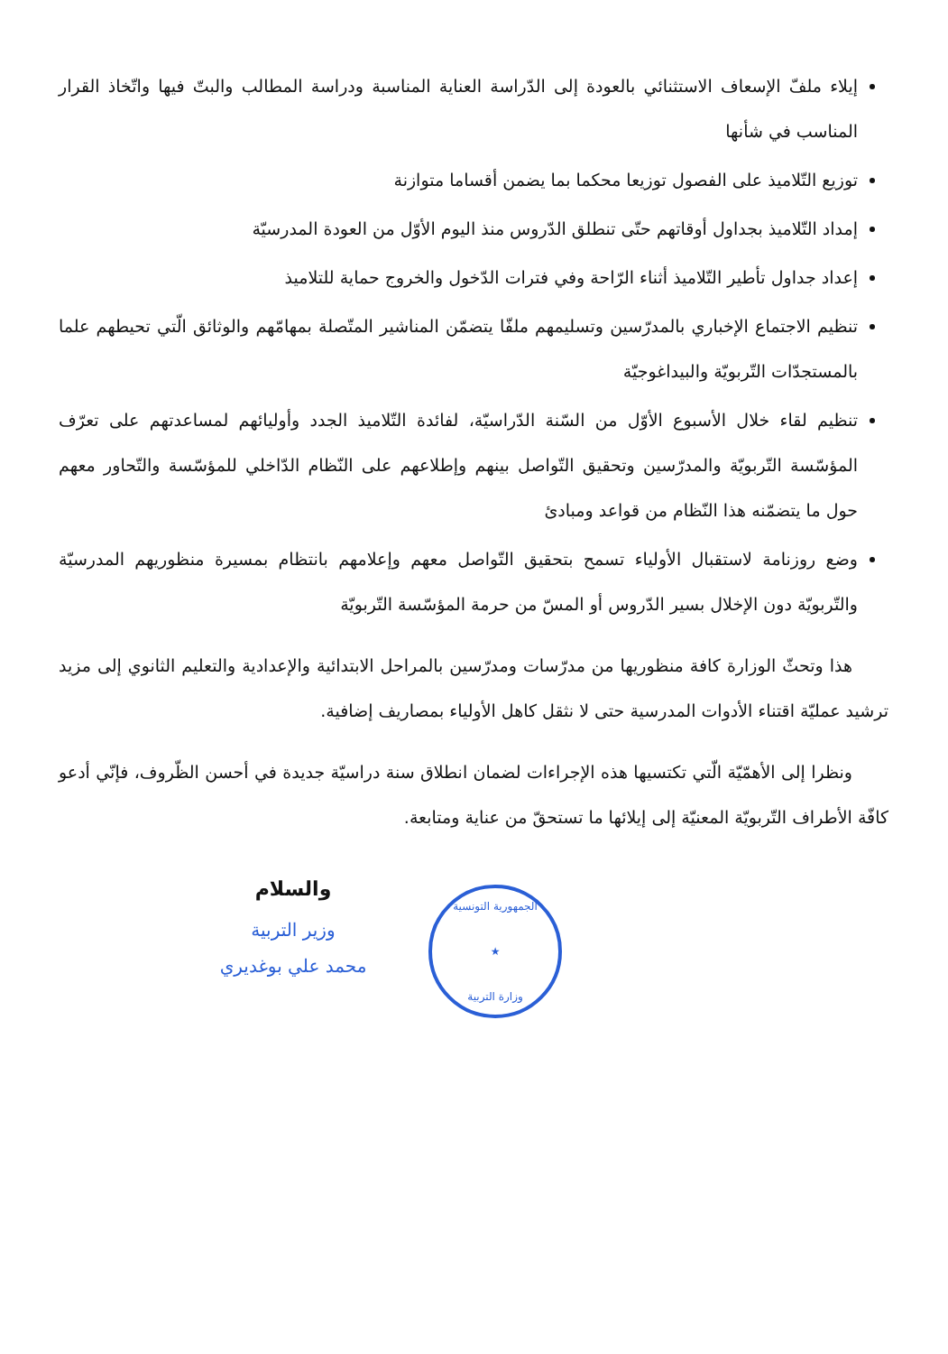إيلاء ملفّ الإسعاف الاستثنائي بالعودة إلى الدّراسة العناية المناسبة ودراسة المطالب والبتّ فيها واتّخاذ القرار المناسب في شأنها
توزيع التّلاميذ على الفصول توزيعا محكما بما يضمن أقساما متوازنة
إمداد التّلاميذ بجداول أوقاتهم حتّى تنطلق الدّروس منذ اليوم الأوّل من العودة المدرسيّة
إعداد جداول تأطير التّلاميذ أثناء الرّاحة وفي فترات الدّخول والخروج حماية للتلاميذ
تنظيم الاجتماع الإخباري بالمدرّسين وتسليمهم ملفّا يتضمّن المناشير المتّصلة بمهامّهم والوثائق الّتي تحيطهم علما بالمستجدّات التّربويّة والبيداغوجيّة
تنظيم لقاء خلال الأسبوع الأوّل من السّنة الدّراسيّة، لفائدة التّلاميذ الجدد وأوليائهم لمساعدتهم على تعرّف المؤسّسة التّربويّة والمدرّسين وتحقيق التّواصل بينهم وإطلاعهم على النّظام الدّاخلي للمؤسّسة والتّحاور معهم حول ما يتضمّنه هذا النّظام من قواعد ومبادئ
وضع روزنامة لاستقبال الأولياء تسمح بتحقيق التّواصل معهم وإعلامهم بانتظام بمسيرة منظوريهم المدرسيّة والتّربويّة دون الإخلال بسير الدّروس أو المسّ من حرمة المؤسّسة التّربويّة
هذا وتحثّ الوزارة كافة منظوريها من مدرّسات ومدرّسين بالمراحل الابتدائية والإعدادية والتعليم الثانوي إلى مزيد ترشيد عمليّة اقتناء الأدوات المدرسية حتى لا نثقل كاهل الأولياء بمصاريف إضافية.
ونظرا إلى الأهمّيّة الّتي تكتسيها هذه الإجراءات لضمان انطلاق سنة دراسيّة جديدة في أحسن الظّروف، فإنّي أدعو كافّة الأطراف التّربويّة المعنيّة إلى إيلائها ما تستحقّ من عناية ومتابعة.
والسلام
وزير التربية
محمد علي بوغديري
الجمهورية التونسية
★
وزارة التربية